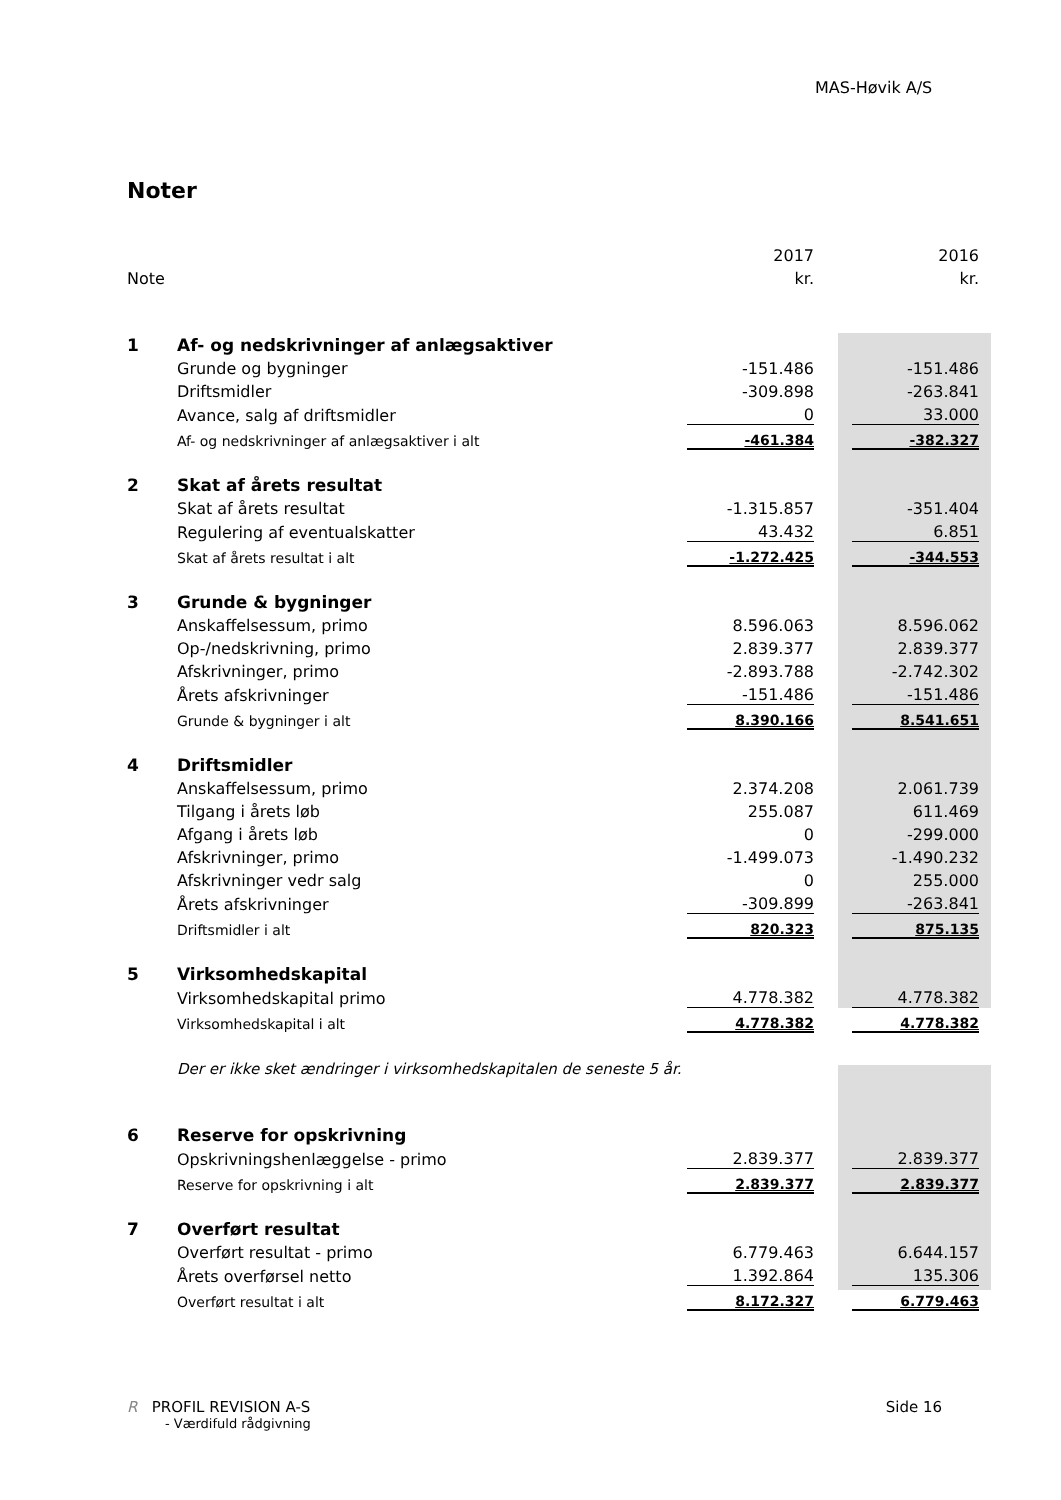MAS-Høvik A/S
Noter
| | | 2017 | | 2016 |
| Note | | kr. | | kr. |
| 1 | Af- og nedskrivninger af anlægsaktiver | | | |
| | Grunde og bygninger | -151.486 | | -151.486 |
| | Driftsmidler | -309.898 | | -263.841 |
| | Avance, salg af driftsmidler | 0 | | 33.000 |
| | Af- og nedskrivninger af anlægsaktiver i alt | -461.384 | | -382.327 |
| 2 | Skat af årets resultat | | | |
| | Skat af årets resultat | -1.315.857 | | -351.404 |
| | Regulering af eventualskatter | 43.432 | | 6.851 |
| | Skat af årets resultat i alt | -1.272.425 | | -344.553 |
| 3 | Grunde & bygninger | | | |
| | Anskaffelsessum, primo | 8.596.063 | | 8.596.062 |
| | Op-/nedskrivning, primo | 2.839.377 | | 2.839.377 |
| | Afskrivninger, primo | -2.893.788 | | -2.742.302 |
| | Årets afskrivninger | -151.486 | | -151.486 |
| | Grunde & bygninger i alt | 8.390.166 | | 8.541.651 |
| 4 | Driftsmidler | | | |
| | Anskaffelsessum, primo | 2.374.208 | | 2.061.739 |
| | Tilgang i årets løb | 255.087 | | 611.469 |
| | Afgang i årets løb | 0 | | -299.000 |
| | Afskrivninger, primo | -1.499.073 | | -1.490.232 |
| | Afskrivninger vedr salg | 0 | | 255.000 |
| | Årets afskrivninger | -309.899 | | -263.841 |
| | Driftsmidler i alt | 820.323 | | 875.135 |
| 5 | Virksomhedskapital | | | |
| | Virksomhedskapital primo | 4.778.382 | | 4.778.382 |
| | Virksomhedskapital i alt | 4.778.382 | | 4.778.382 |
| | Der er ikke sket ændringer i virksomhedskapitalen de seneste 5 år. | | | |
| 6 | Reserve for opskrivning | | | |
| | Opskrivningshenlæggelse - primo | 2.839.377 | | 2.839.377 |
| | Reserve for opskrivning i alt | 2.839.377 | | 2.839.377 |
| 7 | Overført resultat | | | |
| | Overført resultat - primo | 6.779.463 | | 6.644.157 |
| | Årets overførsel netto | 1.392.864 | | 135.306 |
| | Overført resultat i alt | 8.172.327 | | 6.779.463 |
R PROFIL REVISION A-S
- Værdifuld rådgivning
Side 16